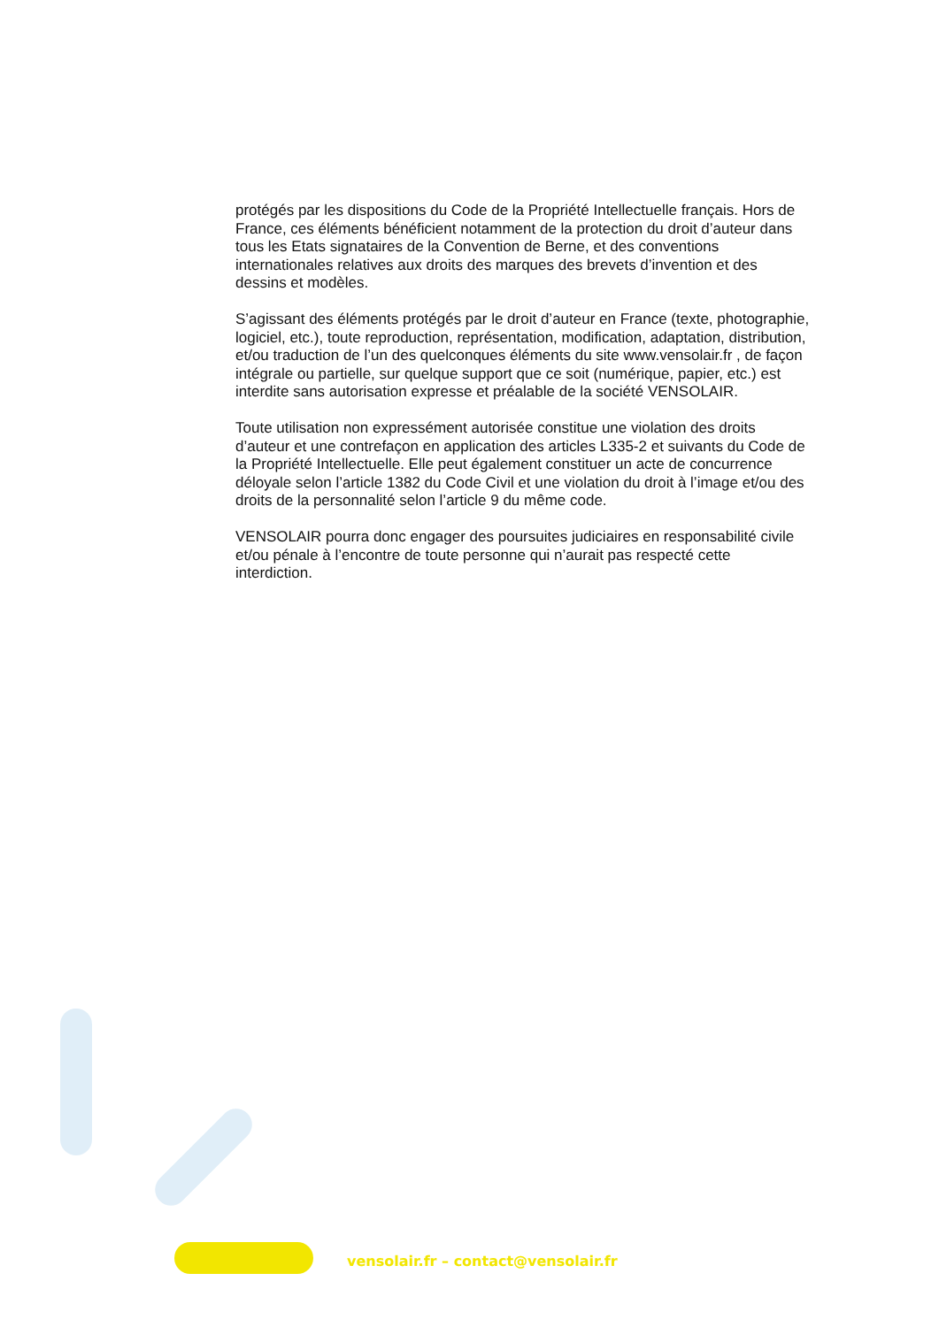protégés par les dispositions du Code de la Propriété Intellectuelle français. Hors de France, ces éléments bénéficient notamment de la protection du droit d’auteur dans tous les Etats signataires de la Convention de Berne, et des conventions internationales relatives aux droits des marques des brevets d’invention et des dessins et modèles.
S’agissant des éléments protégés par le droit d’auteur en France (texte, photographie, logiciel, etc.), toute reproduction, représentation, modification, adaptation, distribution, et/ou traduction de l’un des quelconques éléments du site www.vensolair.fr , de façon intégrale ou partielle, sur quelque support que ce soit (numérique, papier, etc.) est interdite sans autorisation expresse et préalable de la société VENSOLAIR.
Toute utilisation non expressément autorisée constitue une violation des droits d’auteur et une contrefaçon en application des articles L335-2 et suivants du Code de la Propriété Intellectuelle. Elle peut également constituer un acte de concurrence déloyale selon l’article 1382 du Code Civil et une violation du droit à l’image et/ou des droits de la personnalité selon l’article 9 du même code.
VENSOLAIR pourra donc engager des poursuites judiciaires en responsabilité civile et/ou pénale à l’encontre de toute personne qui n’aurait pas respecté cette interdiction.
vensolair.fr – contact@vensolair.fr